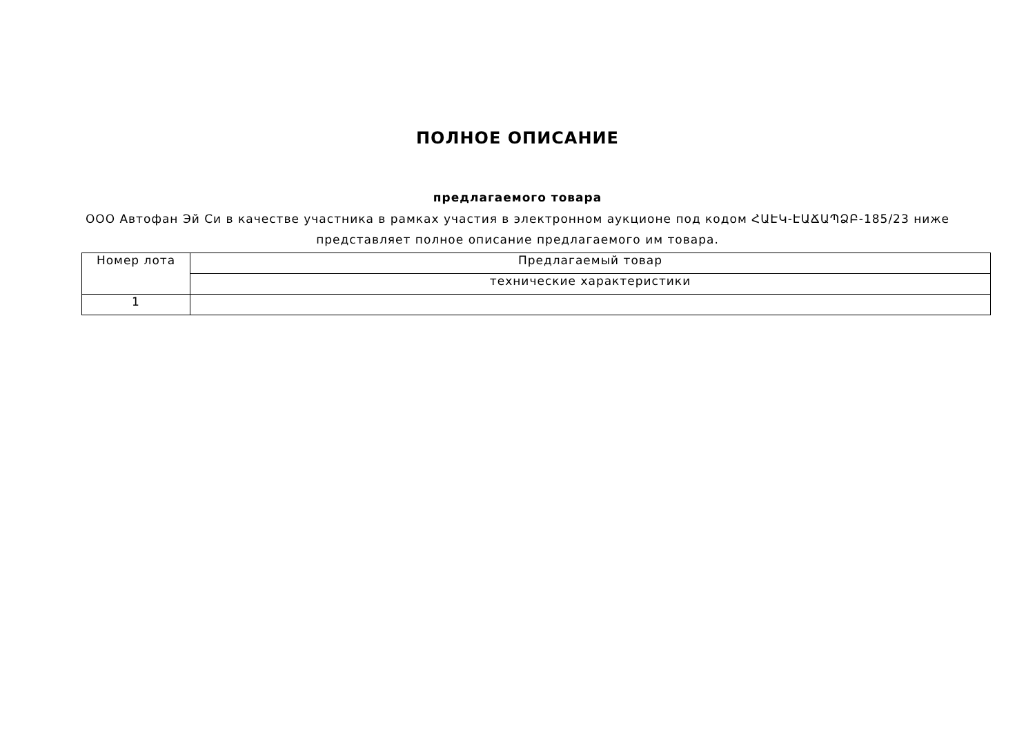ПОЛНОЕ ОПИСАНИЕ
предлагаемого товара
ООО Автофан Эй Си в качестве участника в рамках участия в электронном аукционе под кодом ՀԱԷԿ-ԷԱՃԱՊՁԲ-185/23 ниже представляет полное описание предлагаемого им товара.
| Номер лота | Предлагаемый товар |
| | технические характеристики |
| 1 | |